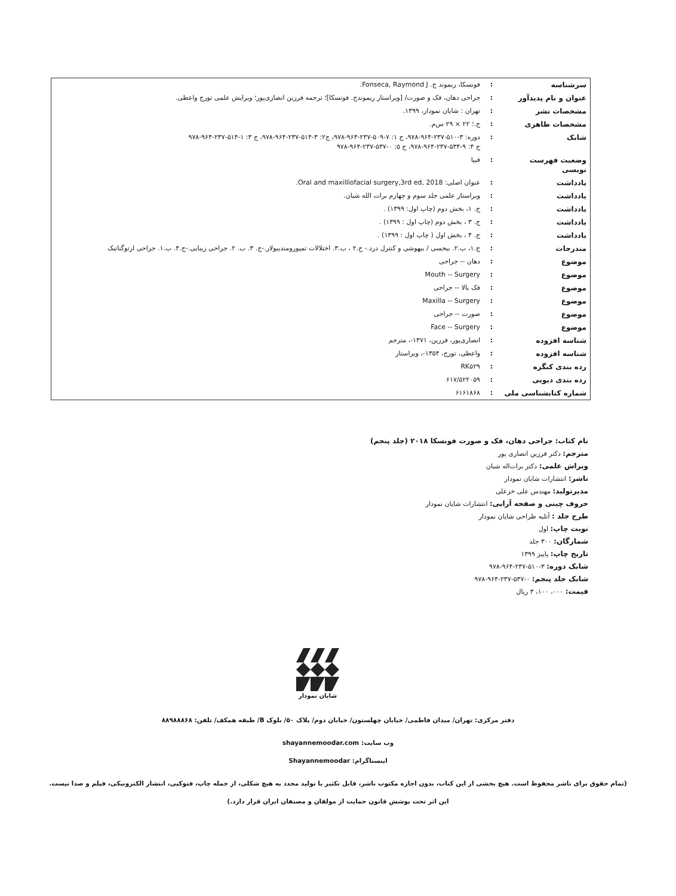| سرشناسه | : | فونسکا، ریموند ج. Fonseca, Raymond J. |
| عنوان و نام پدیدآور | : | جراحی دهان، فک و صورت/ [ویراستار ریموندج. فونسکا]؛ ترجمه فرزین انصاری‌پور؛ ویرایش علمی تورج واعظی. |
| مشخصات نشر | : | تهران : شایان نمودار، ۱۳۹۹. |
| مشخصات ظاهری | : | ج.؛ ۲۲ × ۲۹ س‌م. |
| شابک | : | دوره: ۳-۵۱۰-۲۳۷-۹۶۴-۹۷۸، ج ۱: ۷-۵۰۹-۲۳۷-۹۶۴-۹۷۸، ج۲: ۳-۵۱۴-۲۳۷-۹۶۴-۹۷۸، ج ۳: ۱-۵۱۴-۲۳۷-۹۶۴-۹۷۸ ج ۴: ۹-۵۳۴-۲۳۷-۹۶۴-۹۷۸، ج ۵: ۰-۵۳۷-۲۳۷-۹۶۴-۹۷۸ |
| وضعیت فهرست نویسی | : | فیپا |
| یادداشت | : | عنوان اصلی: Oral and maxilliofacial surgery,3rd ed, 2018. |
| یادداشت | : | ویراستار علمی جلد سوم و چهارم برات الله شبان. |
| یادداشت | : | ج. ۱، بخش دوم (چاپ اول: ۱۳۹۹) . |
| یادداشت | : | ج. ۳ ، بخش دوم (چاپ اول : ۱۳۹۹) . |
| یادداشت | : | ج. ۴ ، بخش اول ( چاپ اول : ۱۳۹۹) . |
| مندرجات | : | ج.۱، ب.۲. بیحسی / بیهوشی و کنترل درد.- ج.۲ ، ب.۳. اختلالات تمپورومندیبولار.-ج. ۳. ب. ۲. جراحی زیبایی.-ج.۴. ب.۱. جراحی ارتوگناتیک |
| موضوع | : | دهان -- جراحی |
| موضوع | : | Mouth -- Surgery |
| موضوع | : | فک بالا -- جراحی |
| موضوع | : | Maxilla -- Surgery |
| موضوع | : | صورت -- جراحی |
| موضوع | : | Face -- Surgery |
| شناسه افزوده | : | انصاری‌پور، فرزین، ۱۳۷۱-، مترجم |
| شناسه افزوده | : | واعظی، تورج، ۱۳۵۴-، ویراستار |
| رده بندی کنگره | : | RK۵۲۹ |
| رده بندی دیویی | : | ۶۱۷/۵۲۲۰۵۹ |
| شماره کتابشناسی ملی | : | ۶۱۶۱۸۶۸ |
نام کتاب: جراحی دهان، فک و صورت فونسکا ۲۰۱۸ (جلد پنجم)
مترجم: دکتر فرزین انصاری پور
ویراش علمی: دکتر برات‌اله شبان
ناشر: انتشارات شایان نمودار
مدیرتولید: مهندس علی خزعلی
حروف چینی و صفحه آرایی: انتشارات شایان نمودار
طرح جلد : آتلیه طراحی شایان نمودار
نوبت چاپ: اول
شمارگان: ۳۰۰ جلد
تاریخ چاپ: پاییز ۱۳۹۹
شابک دوره: ۳-۵۱۰-۲۳۷-۹۶۴-۹۷۸
شابک جلد پنجم: ۰-۵۳۷-۲۳۷-۹۶۴-۹۷۸
قیمت: ۰۰۰، ۱۰۰، ۳ ریال
شایان نمودار
دفتر مرکزی: تهران/ میدان فاطمی/ خیابان چهلستون/ خیابان دوم/ پلاک ۵۰/ بلوک B/ طبقه همکف/ تلفن: ۸۸۹۸۸۸۶۸
وب سایت: shayannemoodar.com
اینستاگرام: Shayannemoodar
(تمام حقوق برای ناشر محفوظ است. هیچ بخشی از این کتاب، بدون اجازه مکتوب ناشر، قابل تکثیر یا تولید مجدد به هیچ شکلی، از جمله چاپ، فتوکپی، انتشار الکترونیکی، فیلم و صدا نیست.
این اثر تحت پوشش قانون حمایت از مولفان و مصنفان ایران قرار دارد.)